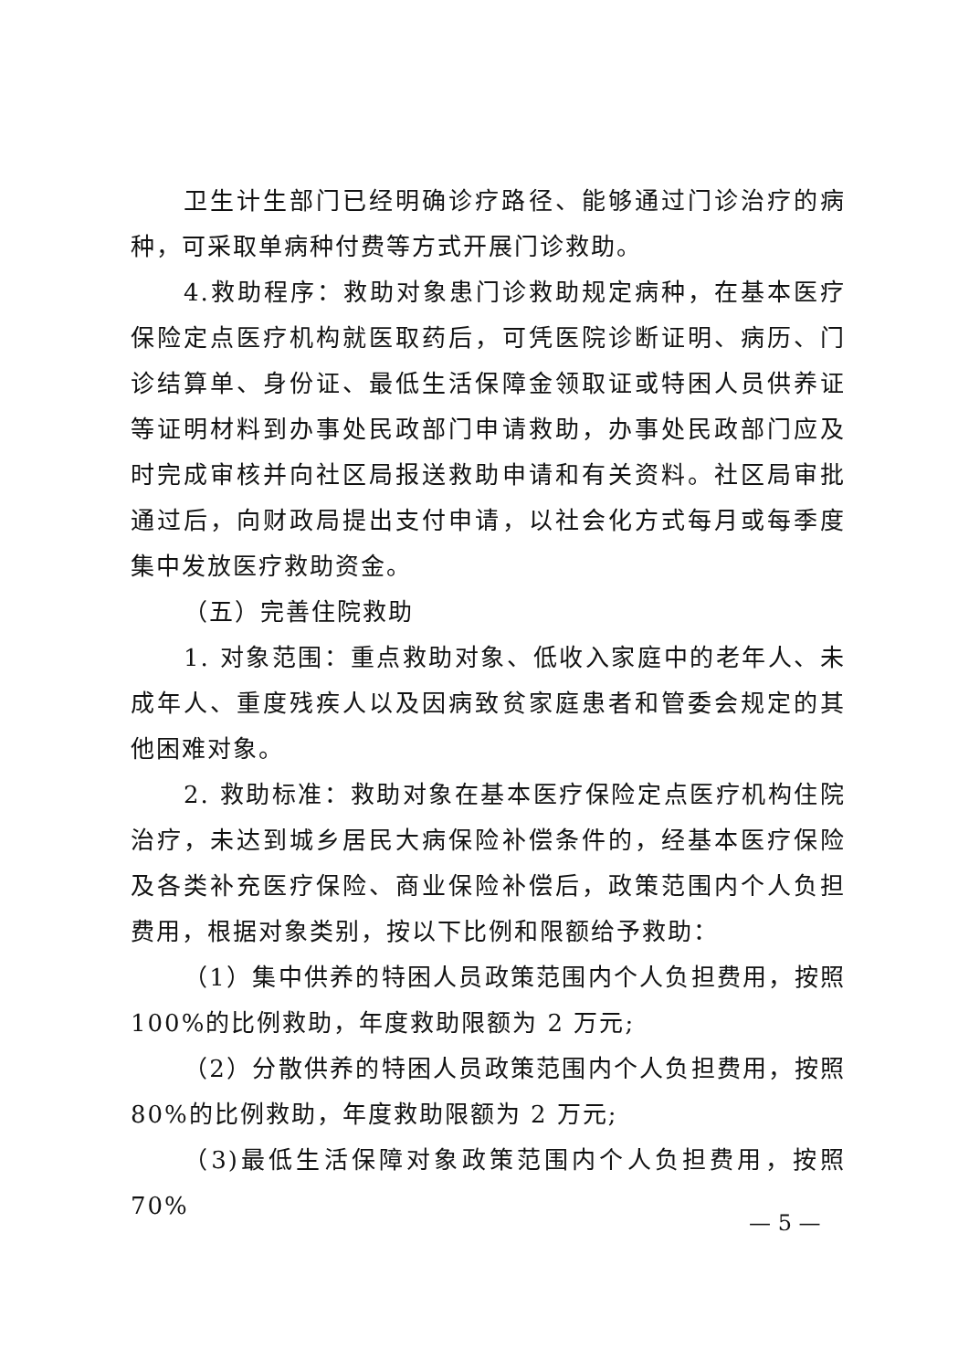卫生计生部门已经明确诊疗路径、能够通过门诊治疗的病种，可采取单病种付费等方式开展门诊救助。
4.救助程序：救助对象患门诊救助规定病种，在基本医疗保险定点医疗机构就医取药后，可凭医院诊断证明、病历、门诊结算单、身份证、最低生活保障金领取证或特困人员供养证等证明材料到办事处民政部门申请救助，办事处民政部门应及时完成审核并向社区局报送救助申请和有关资料。社区局审批通过后，向财政局提出支付申请，以社会化方式每月或每季度集中发放医疗救助资金。
（五）完善住院救助
1. 对象范围：重点救助对象、低收入家庭中的老年人、未成年人、重度残疾人以及因病致贫家庭患者和管委会规定的其他困难对象。
2. 救助标准：救助对象在基本医疗保险定点医疗机构住院治疗，未达到城乡居民大病保险补偿条件的，经基本医疗保险及各类补充医疗保险、商业保险补偿后，政策范围内个人负担费用，根据对象类别，按以下比例和限额给予救助：
（1）集中供养的特困人员政策范围内个人负担费用，按照100%的比例救助，年度救助限额为 2 万元;
（2）分散供养的特困人员政策范围内个人负担费用，按照80%的比例救助，年度救助限额为 2 万元;
（3)最低生活保障对象政策范围内个人负担费用，按照 70%
— 5 —